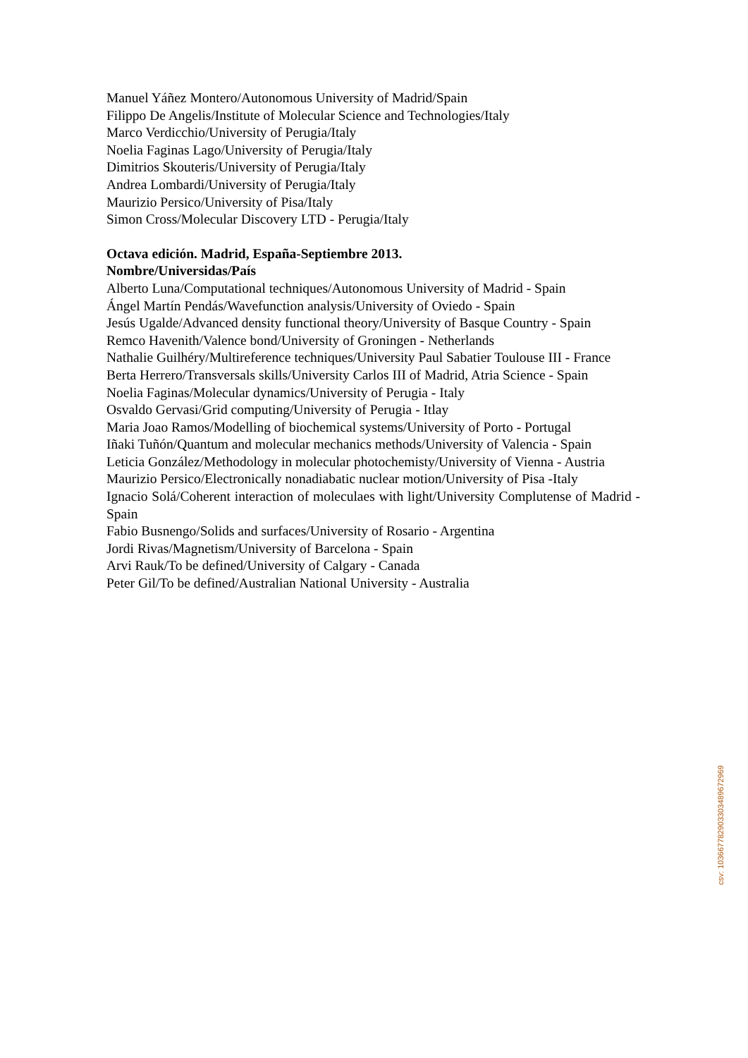Manuel Yáñez Montero/Autonomous University of Madrid/Spain
Filippo De Angelis/Institute of Molecular Science and Technologies/Italy
Marco Verdicchio/University of Perugia/Italy
Noelia Faginas Lago/University of Perugia/Italy
Dimitrios Skouteris/University of Perugia/Italy
Andrea Lombardi/University of Perugia/Italy
Maurizio Persico/University of Pisa/Italy
Simon Cross/Molecular Discovery LTD - Perugia/Italy
Octava edición. Madrid, España-Septiembre 2013.
Nombre/Universidas/País
Alberto Luna/Computational techniques/Autonomous University of Madrid - Spain
Ángel Martín Pendás/Wavefunction analysis/University of Oviedo - Spain
Jesús Ugalde/Advanced density functional theory/University of Basque Country - Spain
Remco Havenith/Valence bond/University of Groningen - Netherlands
Nathalie Guilhéry/Multireference techniques/University Paul Sabatier Toulouse III - France
Berta Herrero/Transversals skills/University Carlos III of Madrid, Atria Science - Spain
Noelia Faginas/Molecular dynamics/University of Perugia - Italy
Osvaldo Gervasi/Grid computing/University of Perugia - Itlay
Maria Joao Ramos/Modelling of biochemical systems/University of Porto - Portugal
Iñaki Tuñón/Quantum and molecular mechanics methods/University of Valencia - Spain
Leticia González/Methodology in molecular photochemisty/University of Vienna - Austria
Maurizio Persico/Electronically nonadiabatic nuclear motion/University of Pisa -Italy
Ignacio Solá/Coherent interaction of moleculaes with light/University Complutense of Madrid - Spain
Fabio Busnengo/Solids and surfaces/University of Rosario - Argentina
Jordi Rivas/Magnetism/University of Barcelona - Spain
Arvi Rauk/To be defined/University of Calgary - Canada
Peter Gil/To be defined/Australian National University - Australia
csv: 103667782903303489672969